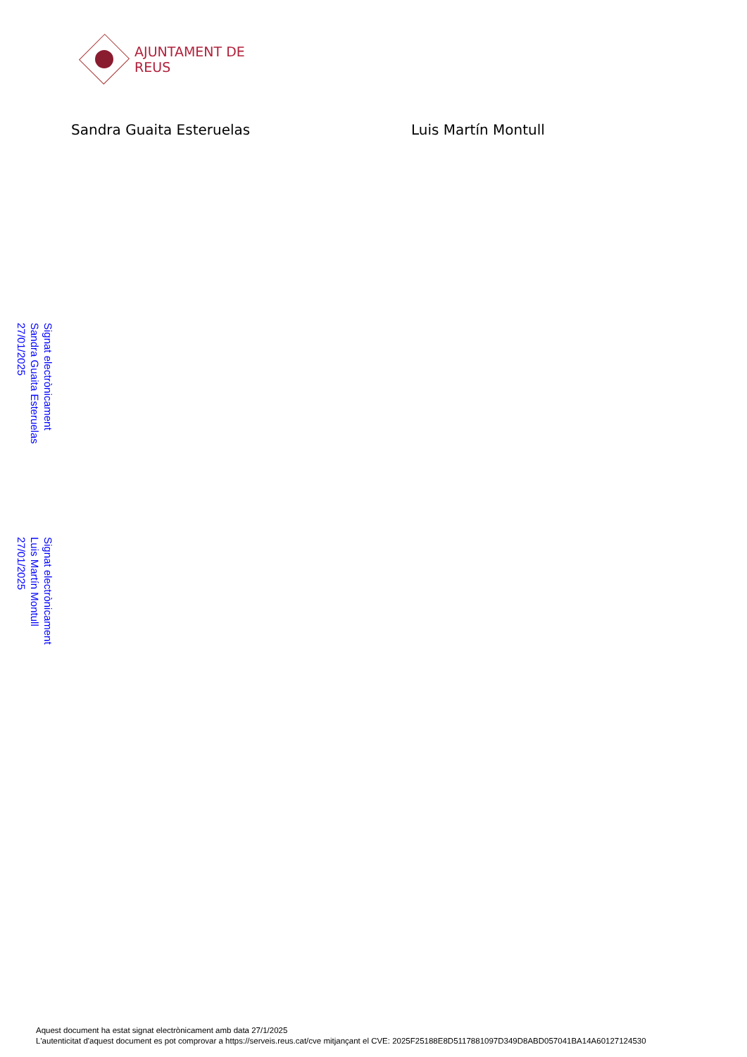AJUNTAMENT DE REUS
Sandra Guaita Esteruelas Luis Martín Montull
Signat electrònicament Sandra Guaita Esteruelas 27/01/2025
Signat electrònicament Luis Martín Montull 27/01/2025
Aquest document ha estat signat electrònicament amb data 27/1/2025
L'autenticitat d'aquest document es pot comprovar a https://serveis.reus.cat/cve mitjançant el CVE: 2025F25188E8D5117881097D349D8ABD057041BA14A60127124530